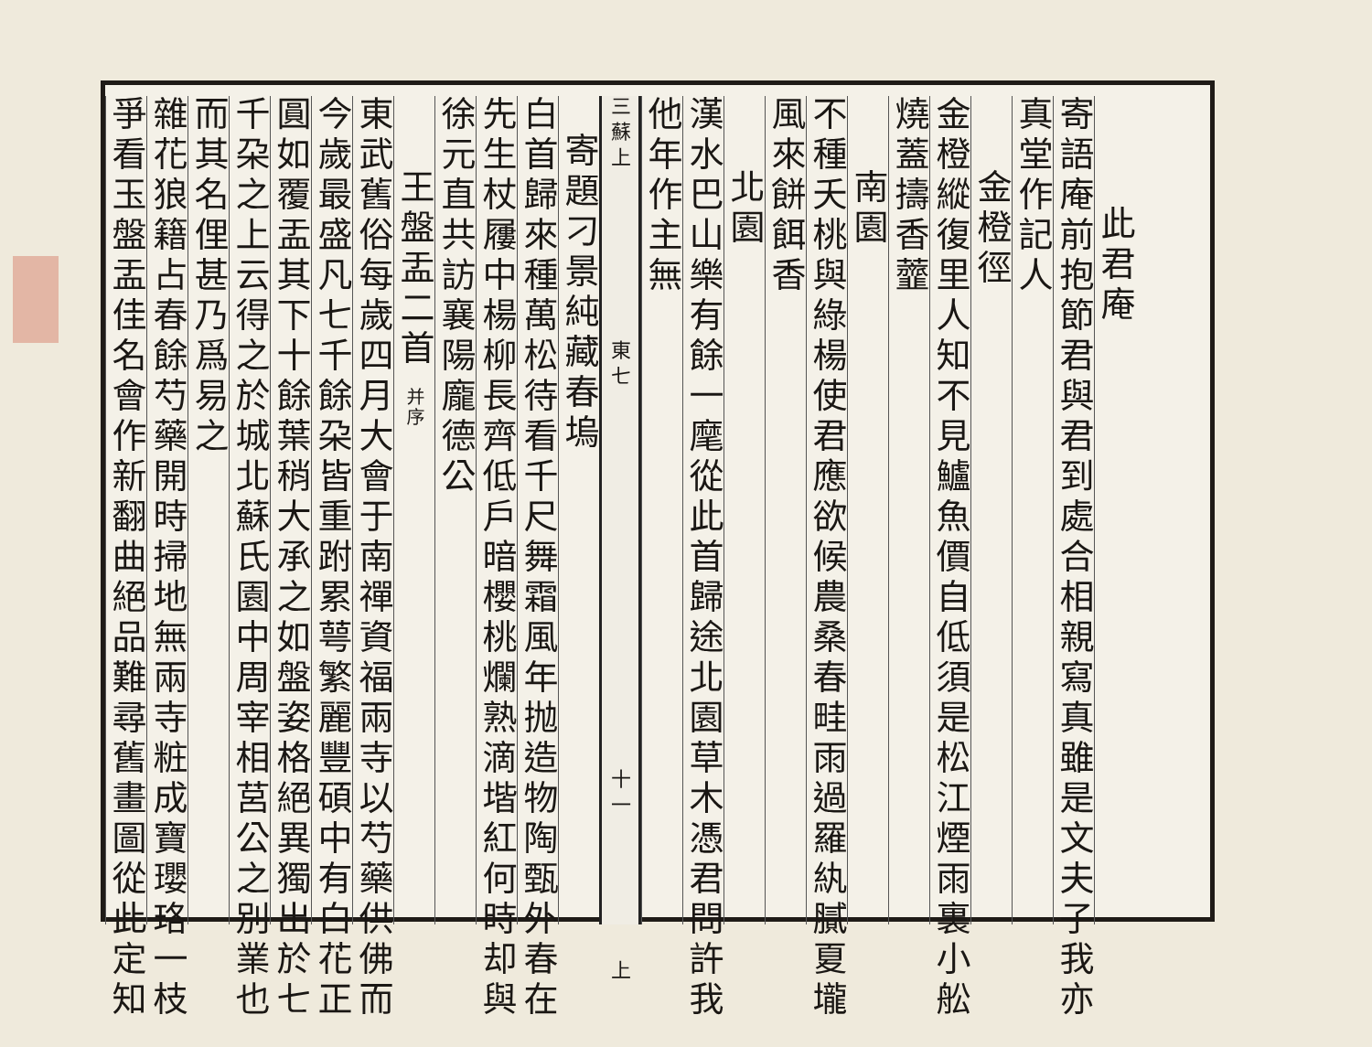此君庵
寄語庵前抱節君與君到處合相親寫真雖是文夫子我亦
真堂作記人
金橙徑
金橙縱復里人知不見鱸魚價自低須是松江煙雨裏小舩
燒蓋擣香虀
南園
不種夭桃與綠楊使君應欲候農桑春畦雨過羅紈膩夏壠
風來餅餌香
北園
漢水巴山樂有餘一麾從此首歸途北園草木憑君問許我
他年作主無
三蘇上 東七 十一 上
寄題刁景純藏春塢
白首歸來種萬松待看千尺舞霜風年抛造物陶甄外春在
先生杖屨中楊柳長齊低戶暗櫻桃爛熟滴堦紅何時却與
徐元直共訪襄陽龐德公
王盤盂二首 并序
東武舊俗每歲四月大會于南禪資福兩寺以芍藥供佛而
今歲最盛凡七千餘朶皆重跗累萼繁麗豐碩中有白花正
圓如覆盂其下十餘葉稍大承之如盤姿格絕異獨出於七
千朶之上云得之於城北蘇氏園中周宰相莒公之別業也
而其名俚甚乃爲易之
雜花狼籍占春餘芍藥開時掃地無兩寺粧成寶瓔珞一枝
爭看玉盤盂佳名會作新翻曲絕品難尋舊畫圖從此定知